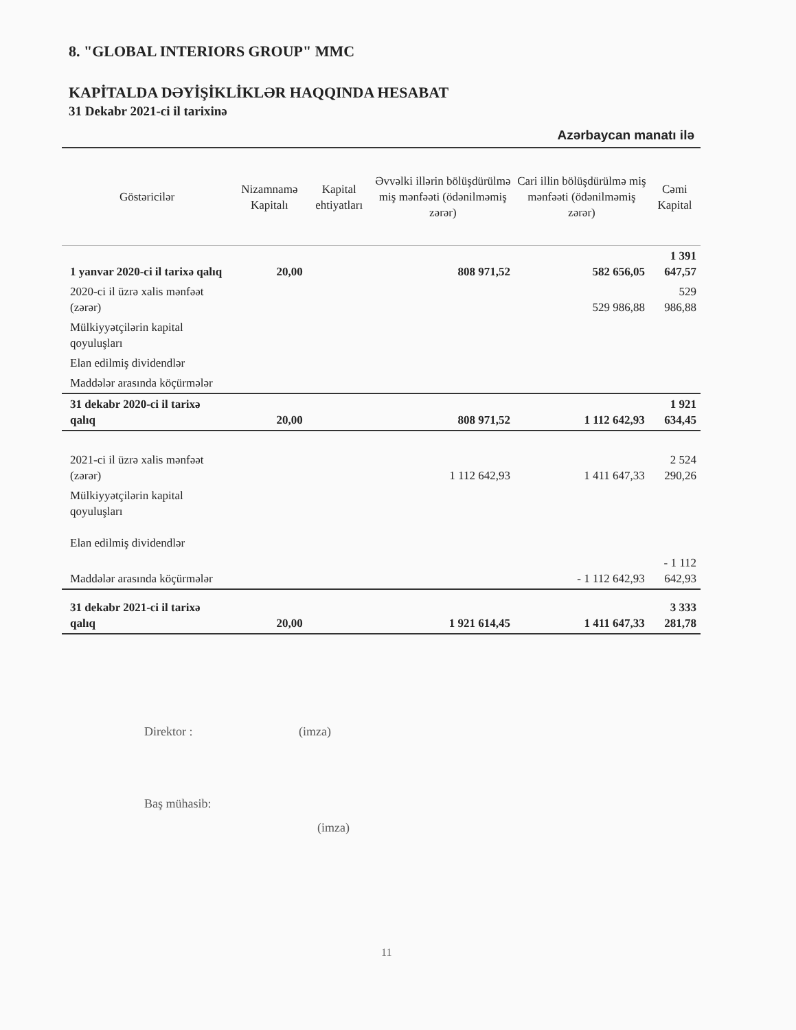8. "GLOBAL INTERIORS GROUP" MMC
KAPİTALDA DƏYİŞİKLİKLƏR HAQQINDA HESABAT
31 Dekabr 2021-ci il tarixinə
Azərbaycan manatı ilə
| Göstəricilər | Nizamnamə Kapitalı | Kapital ehtiyatları | Əvvəlki illərin bölüşdürülmə miş mənfəəti (ödənilməmiş zərər) | Cari illin bölüşdürülmə miş mənfəəti (ödənilməmiş zərər) | Cəmi Kapital |
| --- | --- | --- | --- | --- | --- |
| 1 yanvar 2020-ci il tarixə qalıq | 20,00 | | 808 971,52 | 582 656,05 | 1 391 647,57 |
| 2020-ci il üzrə xalis mənfəət (zərər) | | | | 529 986,88 | 529 986,88 |
| Mülkiyyətçilərin kapital qoyuluşları | | | | | |
| Elan edilmiş dividendlər | | | | | |
| Maddələr arasında köçürmələr | | | | | |
| 31 dekabr 2020-ci il tarixə qalıq | 20,00 | | 808 971,52 | 1 112 642,93 | 1 921 634,45 |
| 2021-ci il üzrə xalis mənfəət (zərər) | | | 1 112 642,93 | 1 411 647,33 | 2 524 290,26 |
| Mülkiyyətçilərin kapital qoyuluşları | | | | | |
| Elan edilmiş dividendlər | | | | | |
| Maddələr arasında köçürmələr | | | | - 1 112 642,93 | - 1 112 642,93 |
| 31 dekabr 2021-ci il tarixə qalıq | 20,00 | | 1 921 614,45 | 1 411 647,33 | 3 333 281,78 |
Direktor : (imza)
Baş mühasib:
(imza)
11